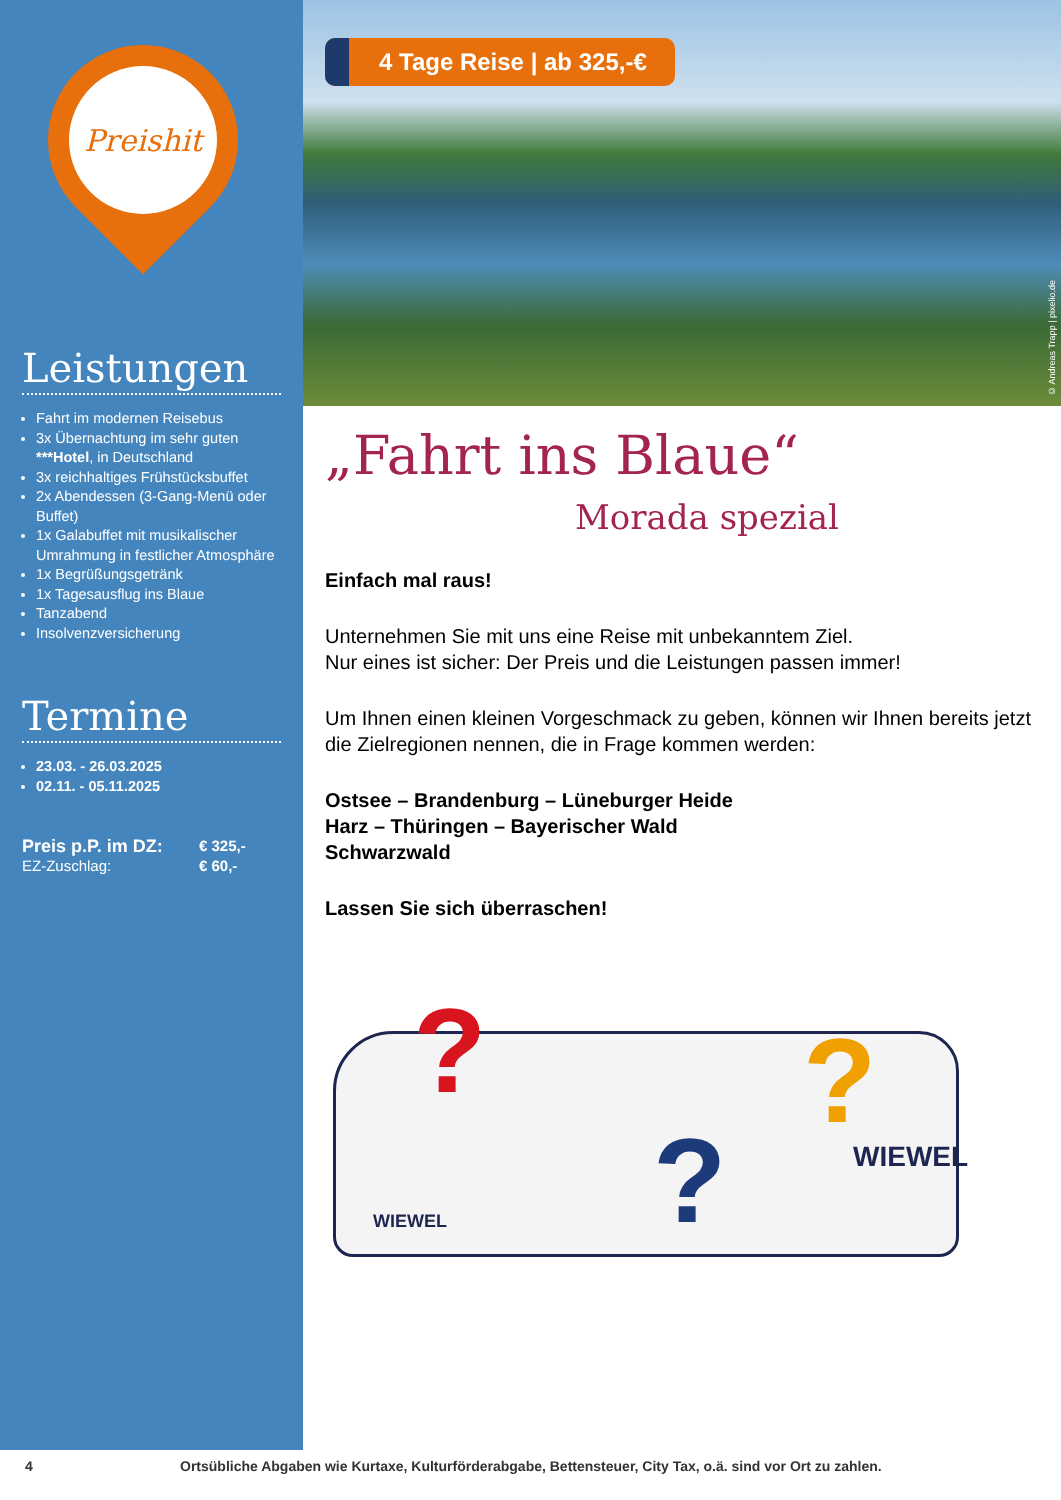Preishit
Leistungen
Fahrt im modernen Reisebus
3x Übernachtung im sehr guten ***Hotel, in Deutschland
3x reichhaltiges Frühstücksbuffet
2x Abendessen (3-Gang-Menü oder Buffet)
1x Galabuffet mit musikalischer Umrahmung in festlicher Atmosphäre
1x Begrüßungsgetränk
1x Tagesausflug ins Blaue
Tanzabend
Insolvenzversicherung
Termine
23.03. - 26.03.2025
02.11. - 05.11.2025
Preis p.P. im DZ: € 325,- EZ-Zuschlag: € 60,-
4 Tage Reise | ab 325,-€
© Andreas Trapp | pixelio.de
„Fahrt ins Blaue“
Morada spezial
Einfach mal raus!
Unternehmen Sie mit uns eine Reise mit unbekanntem Ziel.
Nur eines ist sicher: Der Preis und die Leistungen passen immer!
Um Ihnen einen kleinen Vorgeschmack zu geben, können wir Ihnen bereits jetzt die Zielregionen nennen, die in Frage kommen werden:
Ostsee – Brandenburg – Lüneburger Heide
Harz – Thüringen – Bayerischer Wald
Schwarzwald
Lassen Sie sich überraschen!
?
?
?
WIEWEL
WIEWEL
4 Ortsübliche Abgaben wie Kurtaxe, Kulturförderabgabe, Bettensteuer, City Tax, o.ä. sind vor Ort zu zahlen.